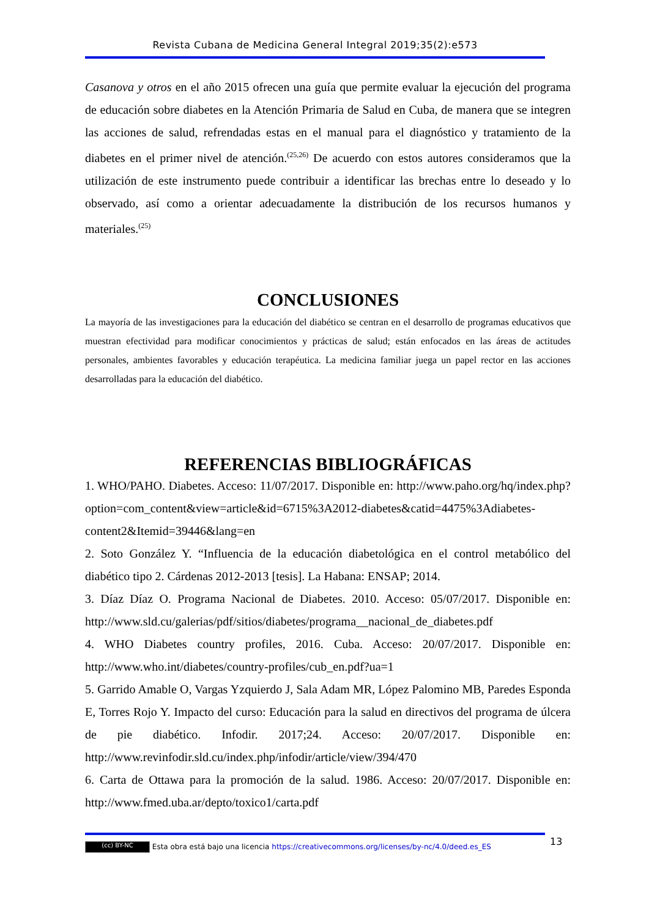Revista Cubana de Medicina General Integral 2019;35(2):e573
Casanova y otros en el año 2015 ofrecen una guía que permite evaluar la ejecución del programa de educación sobre diabetes en la Atención Primaria de Salud en Cuba, de manera que se integren las acciones de salud, refrendadas estas en el manual para el diagnóstico y tratamiento de la diabetes en el primer nivel de atención.<sup>(25,26)</sup> De acuerdo con estos autores consideramos que la utilización de este instrumento puede contribuir a identificar las brechas entre lo deseado y lo observado, así como a orientar adecuadamente la distribución de los recursos humanos y materiales.<sup>(25)</sup>
CONCLUSIONES
La mayoría de las investigaciones para la educación del diabético se centran en el desarrollo de programas educativos que muestran efectividad para modificar conocimientos y prácticas de salud; están enfocados en las áreas de actitudes personales, ambientes favorables y educación terapéutica. La medicina familiar juega un papel rector en las acciones desarrolladas para la educación del diabético.
REFERENCIAS BIBLIOGRÁFICAS
1. WHO/PAHO. Diabetes. Acceso: 11/07/2017. Disponible en: http://www.paho.org/hq/index.php?option=com_content&view=article&id=6715%3A2012-diabetes&catid=4475%3Adiabetes-content2&Itemid=39446&lang=en
2. Soto González Y. “Influencia de la educación diabetológica en el control metabólico del diabético tipo 2. Cárdenas 2012-2013 [tesis]. La Habana: ENSAP; 2014.
3. Díaz Díaz O. Programa Nacional de Diabetes. 2010. Acceso: 05/07/2017. Disponible en: http://www.sld.cu/galerias/pdf/sitios/diabetes/programa__nacional_de_diabetes.pdf
4. WHO Diabetes country profiles, 2016. Cuba. Acceso: 20/07/2017. Disponible en: http://www.who.int/diabetes/country-profiles/cub_en.pdf?ua=1
5. Garrido Amable O, Vargas Yzquierdo J, Sala Adam MR, López Palomino MB, Paredes Esponda E, Torres Rojo Y. Impacto del curso: Educación para la salud en directivos del programa de úlcera de pie diabético. Infodir. 2017;24. Acceso: 20/07/2017. Disponible en: http://www.revinfodir.sld.cu/index.php/infodir/article/view/394/470
6. Carta de Ottawa para la promoción de la salud. 1986. Acceso: 20/07/2017. Disponible en: http://www.fmed.uba.ar/depto/toxico1/carta.pdf
13
(cc) BY-NC Esta obra está bajo una licencia https://creativecommons.org/licenses/by-nc/4.0/deed.es_ES